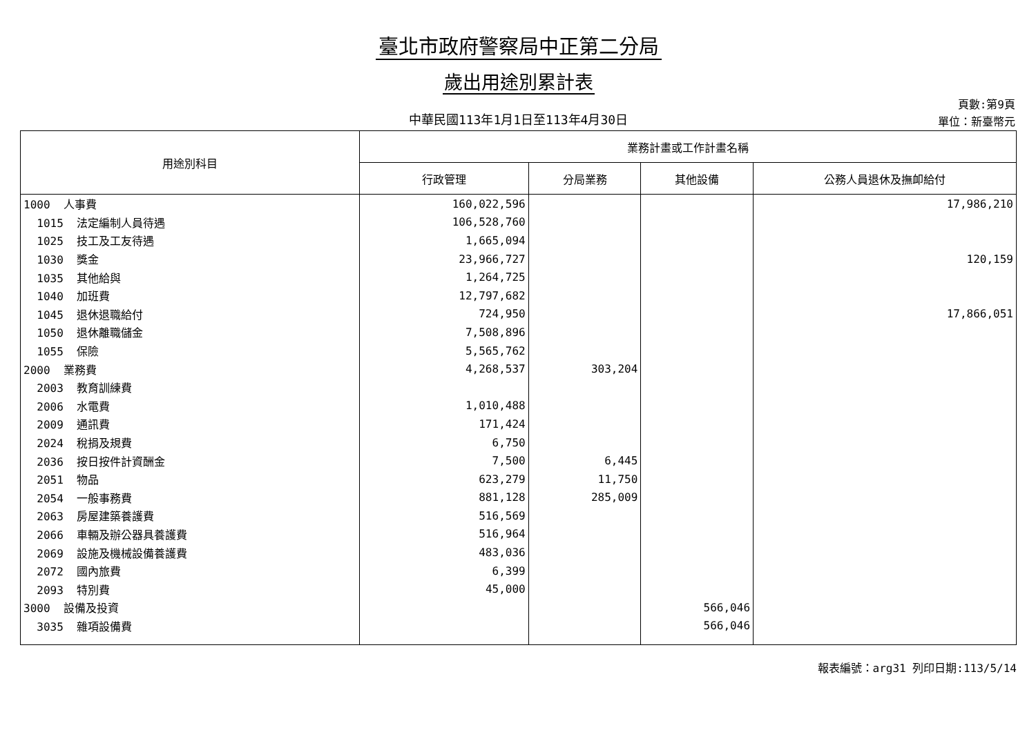臺北市政府警察局中正第二分局
歲出用途別累計表
中華民國113年1月1日至113年4月30日
頁數:第9頁
單位：新臺幣元
| 用途別科目 | 業務計畫或工作計畫名稱 | | | |
| --- | --- | --- | --- | --- |
| | 行政管理 | 分局業務 | 其他設備 | 公務人員退休及撫卹給付 |
| 1000 人事費 | 160,022,596 | | | 17,986,210 |
| 1015 法定編制人員待遇 | 106,528,760 | | | |
| 1025 技工及工友待遇 | 1,665,094 | | | |
| 1030 獎金 | 23,966,727 | | | 120,159 |
| 1035 其他給與 | 1,264,725 | | | |
| 1040 加班費 | 12,797,682 | | | |
| 1045 退休退職給付 | 724,950 | | | 17,866,051 |
| 1050 退休離職儲金 | 7,508,896 | | | |
| 1055 保險 | 5,565,762 | | | |
| 2000 業務費 | 4,268,537 | 303,204 | | |
| 2003 教育訓練費 | | | | |
| 2006 水電費 | 1,010,488 | | | |
| 2009 通訊費 | 171,424 | | | |
| 2024 稅捐及規費 | 6,750 | | | |
| 2036 按日按件計資酬金 | 7,500 | 6,445 | | |
| 2051 物品 | 623,279 | 11,750 | | |
| 2054 一般事務費 | 881,128 | 285,009 | | |
| 2063 房屋建築養護費 | 516,569 | | | |
| 2066 車輛及辦公器具養護費 | 516,964 | | | |
| 2069 設施及機械設備養護費 | 483,036 | | | |
| 2072 國內旅費 | 6,399 | | | |
| 2093 特別費 | 45,000 | | | |
| 3000 設備及投資 | | | 566,046 | |
| 3035 雜項設備費 | | | 566,046 | |
報表編號：arg31 列印日期:113/5/14